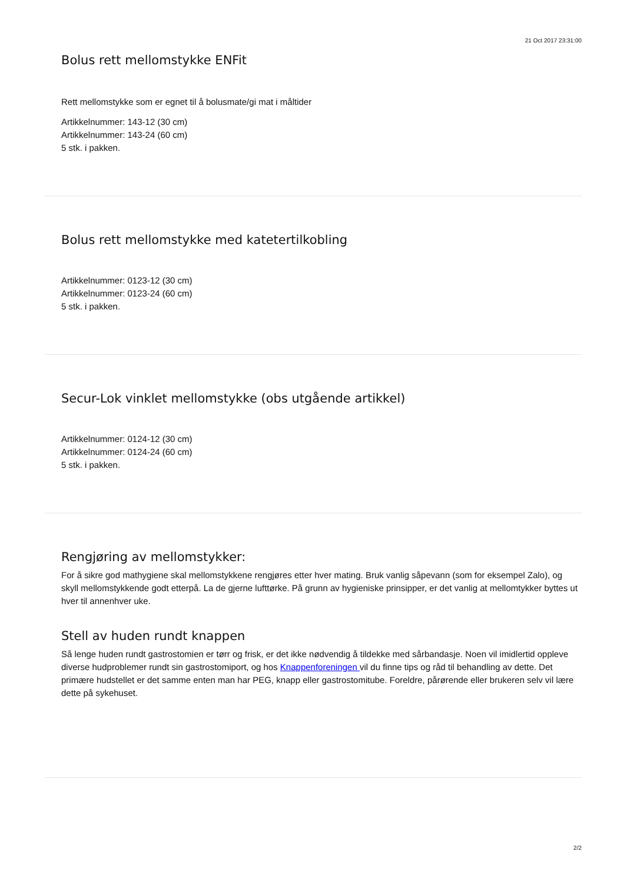21 Oct 2017 23:31:00
Bolus rett mellomstykke ENFit
Rett mellomstykke som er egnet til å bolusmate/gi mat i måltider
Artikkelnummer: 143-12 (30 cm)
Artikkelnummer: 143-24 (60 cm)
5 stk. i pakken.
Bolus rett mellomstykke med katetertilkobling
Artikkelnummer: 0123-12 (30 cm)
Artikkelnummer: 0123-24 (60 cm)
5 stk. i pakken.
Secur-Lok vinklet mellomstykke (obs utgående artikkel)
Artikkelnummer: 0124-12 (30 cm)
Artikkelnummer: 0124-24 (60 cm)
5 stk. i pakken.
Rengjøring av mellomstykker:
For å sikre god mathygiene skal mellomstykkene rengjøres etter hver mating. Bruk vanlig såpevann (som for eksempel Zalo), og skyll mellomstykkende godt etterpå. La de gjerne lufttørke. På grunn av hygieniske prinsipper, er det vanlig at mellomtykker byttes ut hver til annenhver uke.
Stell av huden rundt knappen
Så lenge huden rundt gastrostomien er tørr og frisk, er det ikke nødvendig å tildekke med sårbandasje. Noen vil imidlertid oppleve diverse hudproblemer rundt sin gastrostomiport, og hos Knappenforeningen vil du finne tips og råd til behandling av dette. Det primære hudstellet er det samme enten man har PEG, knapp eller gastrostomitube. Foreldre, pårørende eller brukeren selv vil lære dette på sykehuset.
2/2